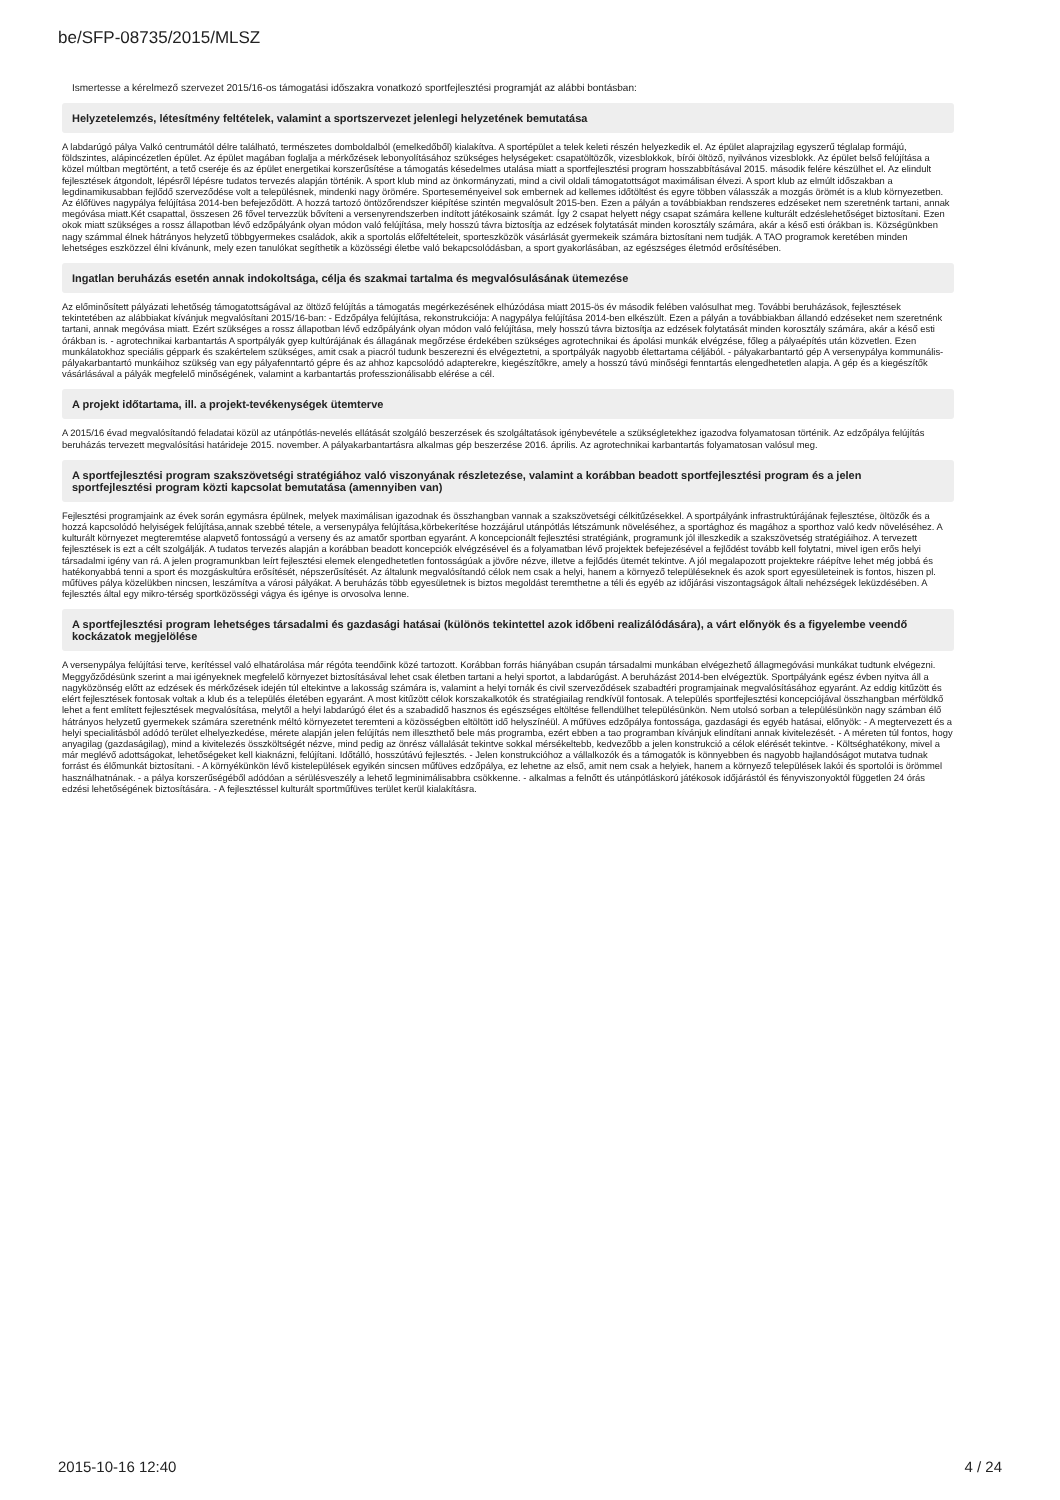be/SFP-08735/2015/MLSZ
Ismertesse a kérelmező szervezet 2015/16-os támogatási időszakra vonatkozó sportfejlesztési programját az alábbi bontásban:
Helyzetelemzés, létesítmény feltételek, valamint a sportszervezet jelenlegi helyzetének bemutatása
A labdarúgó pálya Valkó centrumától délre található, természetes domboldalból (emelkedőből) kialakítva. A sportépület a telek keleti részén helyezkedik el. Az épület alaprajzilag egyszerű téglalap formájú, földszintes, alápincézetlen épület. Az épület magában foglalja a mérkőzések lebonyolításához szükséges helységeket: csapatöltözők, vizesblokkok, bírói öltöző, nyilvános vizesblokk. Az épület belső felújítása a közel múltban megtörtént, a tető cseréje és az épület energetikai korszerűsítése a támogatás késedelmes utalása miatt a sportfejlesztési program hosszabbításával 2015. második felére készülhet el. Az elindult fejlesztések átgondolt, lépésről lépésre tudatos tervezés alapján történik. A sport klub mind az önkormányzati, mind a civil oldali támogatottságot maximálisan élvezi. A sport klub az elmúlt időszakban a legdinamikusabban fejlődő szerveződése volt a településnek, mindenki nagy örömére. Sporteseményeivel sok embernek ad kellemes időtöltést és egyre többen válasszák a mozgás örömét is a klub környezetben. Az élőfüves nagypálya felújítása 2014-ben befejeződött. A hozzá tartozó öntözőrendszer kiépítése szintén megvalósult 2015-ben. Ezen a pályán a továbbiakban rendszeres edzéseket nem szeretnénk tartani, annak megóvása miatt.Két csapattal, összesen 26 fővel tervezzük bővíteni a versenyrendszerben indított játékosaink számát. Így 2 csapat helyett négy csapat számára kellene kulturált edzéslehetőséget biztosítani. Ezen okok miatt szükséges a rossz állapotban lévő edzőpályánk olyan módon való felújítása, mely hosszú távra biztosítja az edzések folytatását minden korosztály számára, akár a késő esti órákban is. Községünkben nagy számmal élnek hátrányos helyzetű többgyermekes családok, akik a sportolás előfeltételeit, sporteszközök vásárlását gyermekeik számára biztosítani nem tudják. A TAO programok keretében minden lehetséges eszközzel élni kívánunk, mely ezen tanulókat segíthetik a közösségi életbe való bekapcsolódásban, a sport gyakorlásában, az egészséges életmód erősítésében.
Ingatlan beruházás esetén annak indokoltsága, célja és szakmai tartalma és megvalósulásának ütemezése
Az előminősített pályázati lehetőség támogatottságával az öltöző felújítás a támogatás megérkezésének elhúzódása miatt 2015-ös év második felében valósulhat meg. További beruházások, fejlesztések tekintetében az alábbiakat kívánjuk megvalósítani 2015/16-ban: - Edzőpálya felújítása, rekonstrukciója: A nagypálya felújítása 2014-ben elkészült. Ezen a pályán a továbbiakban állandó edzéseket nem szeretnénk tartani, annak megóvása miatt. Ezért szükséges a rossz állapotban lévő edzőpályánk olyan módon való felújítása, mely hosszú távra biztosítja az edzések folytatását minden korosztály számára, akár a késő esti órákban is. - agrotechnikai karbantartás A sportpályák gyep kultúrájának és állagának megőrzése érdekében szükséges agrotechnikai és ápolási munkák elvégzése, főleg a pályaépítés után közvetlen. Ezen munkálatokhoz speciális géppark és szakértelem szükséges, amit csak a piacról tudunk beszerezni és elvégeztetni, a sportpályák nagyobb élettartama céljából. - pályakarbantartó gép A versenypálya kommunális-pályakarbantartó munkáihoz szükség van egy pályafenntartó gépre és az ahhoz kapcsolódó adapterekre, kiegészítőkre, amely a hosszú távú minőségi fenntartás elengedhetetlen alapja. A gép és a kiegészítők vásárlásával a pályák megfelelő minőségének, valamint a karbantartás professzionálisabb elérése a cél.
A projekt időtartama, ill. a projekt-tevékenységek ütemterve
A 2015/16 évad megvalósítandó feladatai közül az utánpótlás-nevelés ellátását szolgáló beszerzések és szolgáltatások igénybevétele a szükségletekhez igazodva folyamatosan történik. Az edzőpálya felújítás beruházás tervezett megvalósítási határideje 2015. november. A pályakarbantartásra alkalmas gép beszerzése 2016. április. Az agrotechnikai karbantartás folyamatosan valósul meg.
A sportfejlesztési program szakszövetségi stratégiához való viszonyának részletezése, valamint a korábban beadott sportfejlesztési program és a jelen sportfejlesztési program közti kapcsolat bemutatása (amennyiben van)
Fejlesztési programjaink az évek során egymásra épülnek, melyek maximálisan igazodnak és összhangban vannak a szakszövetségi célkitűzésekkel. A sportpályánk infrastruktúrájának fejlesztése, öltözők és a hozzá kapcsolódó helyiségek felújítása,annak szebbé tétele, a versenypálya felújítása,körbekerítése hozzájárul utánpótlás létszámunk növeléséhez, a sportághoz és magához a sporthoz való kedv növeléséhez. A kulturált környezet megteremtése alapvető fontosságú a verseny és az amatőr sportban egyaránt. A koncepcionált fejlesztési stratégiánk, programunk jól illeszkedik a szakszövetség stratégiáihoz. A tervezett fejlesztések is ezt a célt szolgálják. A tudatos tervezés alapján a korábban beadott koncepciók elvégzésével és a folyamatban lévő projektek befejezésével a fejlődést tovább kell folytatni, mivel igen erős helyi társadalmi igény van rá. A jelen programunkban leírt fejlesztési elemek elengedhetetlen fontosságúak a jövőre nézve, illetve a fejlődés ütemét tekintve. A jól megalapozott projektekre ráépítve lehet még jobbá és hatékonyabbá tenni a sport és mozgáskultúra erősítését, népszerűsítését. Az általunk megvalósítandó célok nem csak a helyi, hanem a környező településeknek és azok sport egyesületeinek is fontos, hiszen pl. műfüves pálya közelükben nincsen, leszámítva a városi pályákat. A beruházás több egyesületnek is biztos megoldást teremthetne a téli és egyéb az időjárási viszontagságok általi nehézségek leküzdésében. A fejlesztés által egy mikro-térség sportközösségi vágya és igénye is orvosolva lenne.
A sportfejlesztési program lehetséges társadalmi és gazdasági hatásai (különös tekintettel azok időbeni realizálódására), a várt előnyök és a figyelembe veendő kockázatok megjelölése
A versenypálya felújítási terve, kerítéssel való elhatárolása már régóta teendőink közé tartozott. Korábban forrás hiányában csupán társadalmi munkában elvégezhető állagmegóvási munkákat tudtunk elvégezni. Meggyőződésünk szerint a mai igényeknek megfelelő környezet biztosításával lehet csak életben tartani a helyi sportot, a labdarúgást. A beruházást 2014-ben elvégeztük. Sportpályánk egész évben nyitva áll a nagyközönség előtt az edzések és mérkőzések idején túl eltekintve a lakosság számára is, valamint a helyi tornák és civil szerveződések szabadtéri programjainak megvalósításához egyaránt. Az eddig kitűzött és elért fejlesztések fontosak voltak a klub és a település életében egyaránt. A most kitűzött célok korszakalkotók és stratégiailag rendkívül fontosak. A település sportfejlesztési koncepciójával összhangban mérföldkő lehet a fent említett fejlesztések megvalósítása, melytől a helyi labdarúgó élet és a szabadidő hasznos és egészséges eltöltése fellendülhet településünkön. Nem utolsó sorban a településünkön nagy számban élő hátrányos helyzetű gyermekek számára szeretnénk méltó környezetet teremteni a közösségben eltöltött idő helyszínéül. A műfüves edzőpálya fontossága, gazdasági és egyéb hatásai, előnyök: - A megtervezett és a helyi specialitásból adódó terület elhelyezkedése, mérete alapján jelen felújítás nem illeszthető bele más programba, ezért ebben a tao programban kívánjuk elindítani annak kivitelezését. - A méreten túl fontos, hogy anyagilag (gazdaságilag), mind a kivitelezés összköltségét nézve, mind pedig az önrész vállalását tekintve sokkal mérsékeltebb, kedvezőbb a jelen konstrukció a célok elérését tekintve. - Költséghatékony, mivel a már meglévő adottságokat, lehetőségeket kell kiaknázni, felújítani. Időtálló, hosszútávú fejlesztés. - Jelen konstrukcióhoz a vállalkozók és a támogatók is könnyebben és nagyobb hajlandóságot mutatva tudnak forrást és élőmunkát biztosítani. - A környékünkön lévő kistelepülések egyikén sincsen műfüves edzőpálya, ez lehetne az első, amit nem csak a helyiek, hanem a környező települések lakói és sportolói is örömmel használhatnának. - a pálya korszerűségéből adódóan a sérülésveszély a lehető legminimálisabbra csökkenne. - alkalmas a felnőtt és utánpótláskorú játékosok időjárástól és fényviszonyoktól független 24 órás edzési lehetőségének biztosítására. - A fejlesztéssel kulturált sportműfüves terület kerül kialakításra.
2015-10-16 12:40 4 / 24